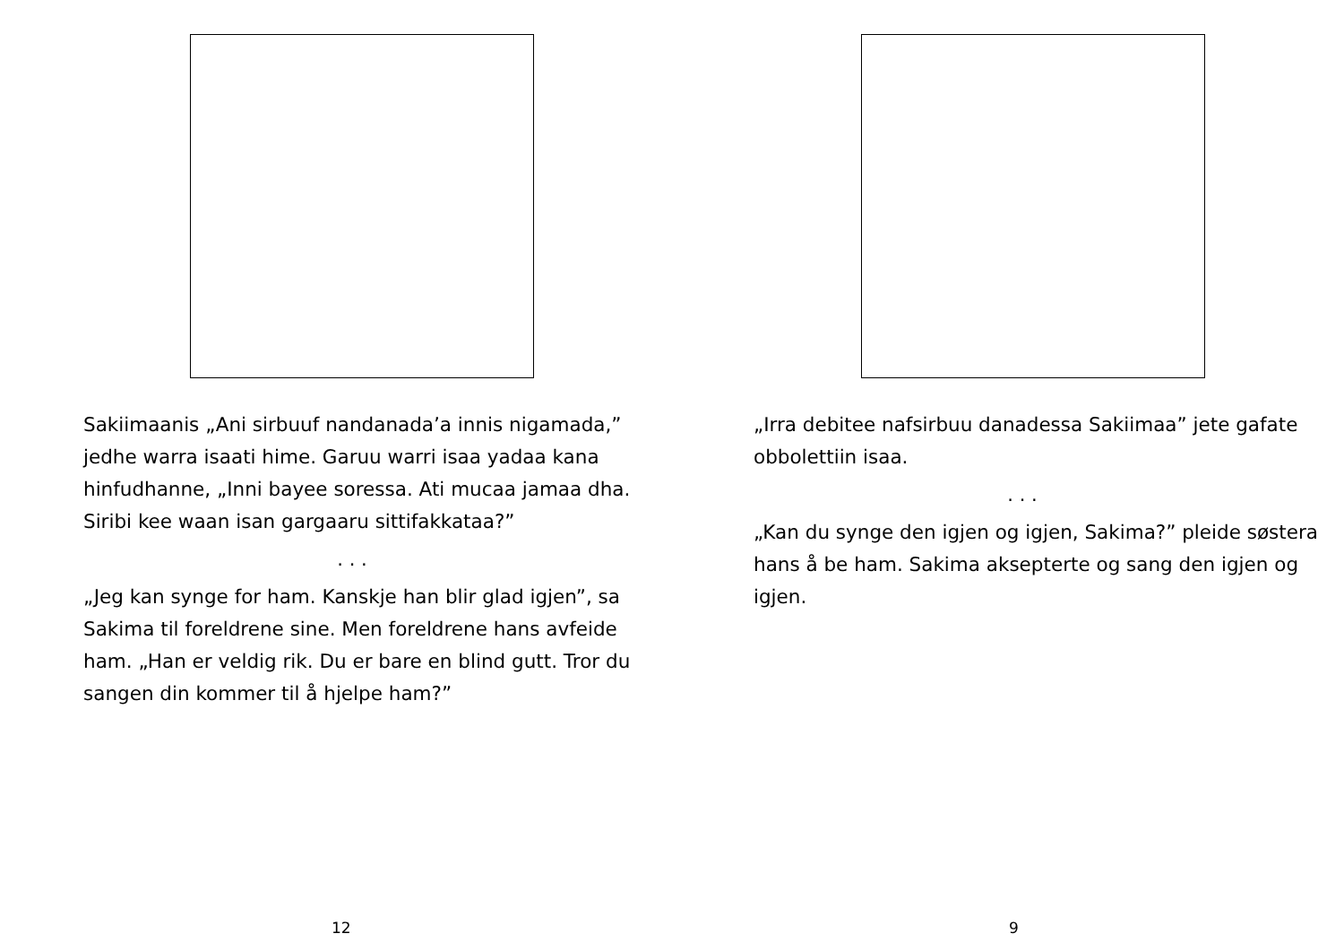Sakiimaanis „Ani sirbuuf nandanada’a innis nigamada,” jedhe warra isaati hime. Garuu warri isaa yadaa kana hinfudhanne, „Inni bayee soressa. Ati mucaa jamaa dha. Siribi kee waan isan gargaaru sittifakkataa?”
. . .
„Jeg kan synge for ham. Kanskje han blir glad igjen”, sa Sakima til foreldrene sine. Men foreldrene hans avfeide ham. „Han er veldig rik. Du er bare en blind gutt. Tror du sangen din kommer til å hjelpe ham?”
12
„Irra debitee nafsirbuu danadessa Sakiimaa” jete gafate obbolettiin isaa.
. . .
„Kan du synge den igjen og igjen, Sakima?” pleide søstera hans å be ham. Sakima aksepterte og sang den igjen og igjen.
9